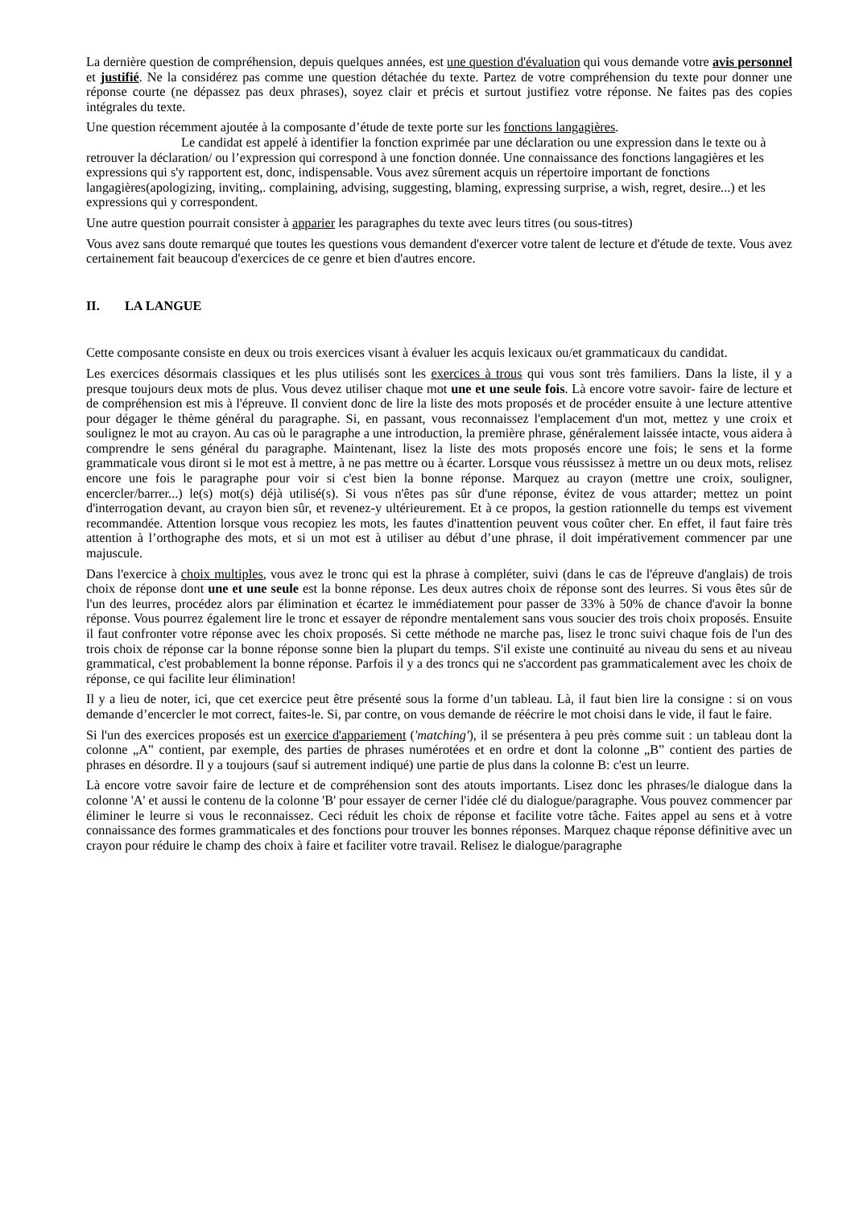La dernière question de compréhension, depuis quelques années, est une question d'évaluation qui vous demande votre avis personnel et justifié. Ne la considérez pas comme une question détachée du texte. Partez de votre compréhension du texte pour donner une réponse courte (ne dépassez pas deux phrases), soyez clair et précis et surtout justifiez votre réponse. Ne faites pas des copies intégrales du texte.
Une question récemment ajoutée à la composante d’étude de texte porte sur les fonctions langagières.
Le candidat est appelé à identifier la fonction exprimée par une déclaration ou une expression dans le texte ou à retrouver la déclaration/ ou l’expression qui correspond à une fonction donnée. Une connaissance des fonctions langagières et les expressions qui s'y rapportent est, donc, indispensable. Vous avez sûrement acquis un répertoire important de fonctions langagières(apologizing, inviting,. complaining, advising, suggesting, blaming, expressing surprise, a wish, regret, desire...) et les expressions qui y correspondent.
Une autre question pourrait consister à apparier les paragraphes du texte avec leurs titres (ou sous-titres)
Vous avez sans doute remarqué que toutes les questions vous demandent d'exercer votre talent de lecture et d'étude de texte. Vous avez certainement fait beaucoup d'exercices de ce genre et bien d'autres encore.
II. LA LANGUE
Cette composante consiste en deux ou trois exercices visant à évaluer les acquis lexicaux ou/et grammaticaux du candidat.
Les exercices désormais classiques et les plus utilisés sont les exercices à trous qui vous sont très familiers. Dans la liste, il y a presque toujours deux mots de plus. Vous devez utiliser chaque mot une et une seule fois. Là encore votre savoir- faire de lecture et de compréhension est mis à l'épreuve. Il convient donc de lire la liste des mots proposés et de procéder ensuite à une lecture attentive pour dégager le thème général du paragraphe. Si, en passant, vous reconnaissez l'emplacement d'un mot, mettez y une croix et soulignez le mot au crayon. Au cas où le paragraphe a une introduction, la première phrase, généralement laissée intacte, vous aidera à comprendre le sens général du paragraphe. Maintenant, lisez la liste des mots proposés encore une fois; le sens et la forme grammaticale vous diront si le mot est à mettre, à ne pas mettre ou à écarter. Lorsque vous réussissez à mettre un ou deux mots, relisez encore une fois le paragraphe pour voir si c'est bien la bonne réponse. Marquez au crayon (mettre une croix, souligner, encercler/barrer...) le(s) mot(s) déjà utilisé(s). Si vous n'êtes pas sûr d'une réponse, évitez de vous attarder; mettez un point d'interrogation devant, au crayon bien sûr, et revenez-y ultérieurement. Et à ce propos, la gestion rationnelle du temps est vivement recommandée. Attention lorsque vous recopiez les mots, les fautes d'inattention peuvent vous coûter cher. En effet, il faut faire très attention à l’orthographe des mots, et si un mot est à utiliser au début d’une phrase, il doit impérativement commencer par une majuscule.
Dans l'exercice à choix multiples, vous avez le tronc qui est la phrase à compléter, suivi (dans le cas de l'épreuve d'anglais) de trois choix de réponse dont une et une seule est la bonne réponse. Les deux autres choix de réponse sont des leurres. Si vous êtes sûr de l'un des leurres, procédez alors par élimination et écartez le immédiatement pour passer de 33% à 50% de chance d'avoir la bonne réponse. Vous pourrez également lire le tronc et essayer de répondre mentalement sans vous soucier des trois choix proposés. Ensuite il faut confronter votre réponse avec les choix proposés. Si cette méthode ne marche pas, lisez le tronc suivi chaque fois de l'un des trois choix de réponse car la bonne réponse sonne bien la plupart du temps. S'il existe une continuité au niveau du sens et au niveau grammatical, c'est probablement la bonne réponse. Parfois il y a des troncs qui ne s'accordent pas grammaticalement avec les choix de réponse, ce qui facilite leur élimination!
Il y a lieu de noter, ici, que cet exercice peut être présenté sous la forme d’un tableau. Là, il faut bien lire la consigne : si on vous demande d’encercler le mot correct, faites-le. Si, par contre, on vous demande de réécrire le mot choisi dans le vide, il faut le faire.
Si l'un des exercices proposés est un exercice d'appariement ('matching'), il se présentera à peu près comme suit : un tableau dont la colonne „A‟ contient, par exemple, des parties de phrases numérotées et en ordre et dont la colonne „B‟ contient des parties de phrases en désordre. Il y a toujours (sauf si autrement indiqué) une partie de plus dans la colonne B: c'est un leurre.
Là encore votre savoir faire de lecture et de compréhension sont des atouts importants. Lisez donc les phrases/le dialogue dans la colonne 'A' et aussi le contenu de la colonne 'B' pour essayer de cerner l'idée clé du dialogue/paragraphe. Vous pouvez commencer par éliminer le leurre si vous le reconnaissez. Ceci réduit les choix de réponse et facilite votre tâche. Faites appel au sens et à votre connaissance des formes grammaticales et des fonctions pour trouver les bonnes réponses. Marquez chaque réponse définitive avec un crayon pour réduire le champ des choix à faire et faciliter votre travail. Relisez le dialogue/paragraphe